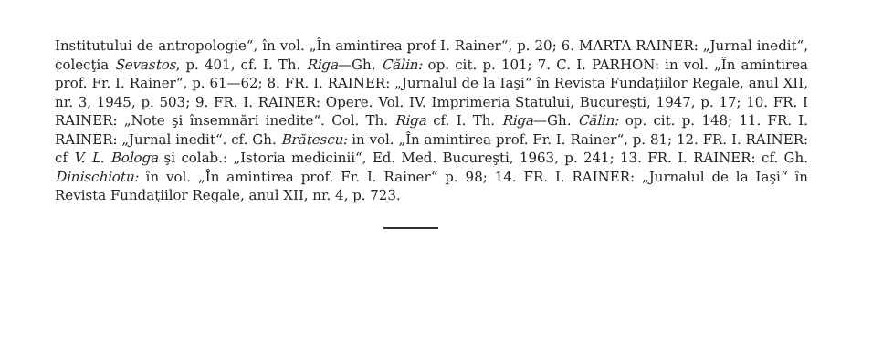Institutului de antropologie“, în vol. „În amintirea prof I. Rainer“, p. 20; 6. MARTA RAINER: „Jurnal inedit“, colecţia Sevastos, p. 401, cf. I. Th. Riga—Gh. Călin: op. cit. p. 101; 7. C. I. PARHON: in vol. „În amintirea prof. Fr. I. Rainer“, p. 61—62; 8. FR. I. RAINER: „Jurnalul de la Iaşi“ în Revista Fundaţiilor Regale, anul XII, nr. 3, 1945, p. 503; 9. FR. I. RAINER: Opere. Vol. IV. Imprimeria Statului, Bucureşti, 1947, p. 17; 10. FR. I RAINER: „Note şi însemnări inedite“. Col. Th. Riga cf. I. Th. Riga—Gh. Călin: op. cit. p. 148; 11. FR. I. RAINER: „Jurnal inedit“. cf. Gh. Brătescu: in vol. „În amintirea prof. Fr. I. Rainer“, p. 81; 12. FR. I. RAINER: cf V. L. Bologa şi colab.: „Istoria medicinii“, Ed. Med. Bucureşti, 1963, p. 241; 13. FR. I. RAINER: cf. Gh. Dinischiotu: în vol. „În amintirea prof. Fr. I. Rainer“ p. 98; 14. FR. I. RAINER: „Jurnalul de la Iaşi“ în Revista Fundaţiilor Regale, anul XII, nr. 4, p. 723.